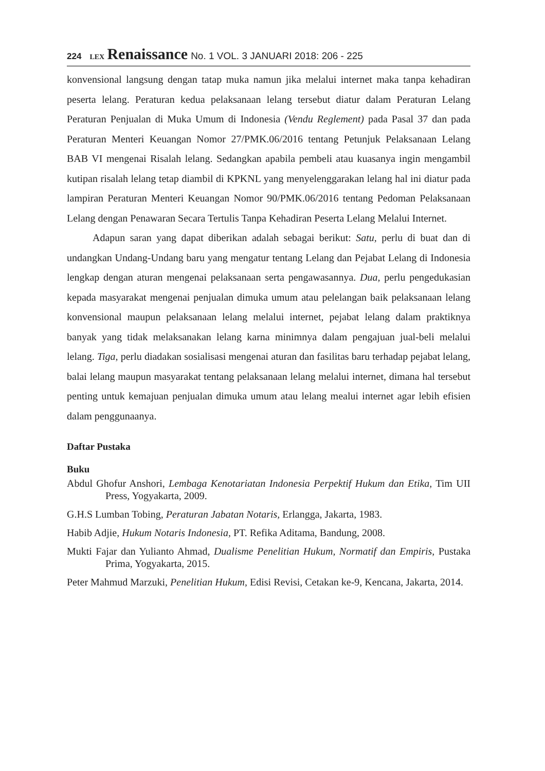224 LEX Renaissance No. 1 VOL. 3 JANUARI 2018: 206 - 225
konvensional langsung dengan tatap muka namun jika melalui internet maka tanpa kehadiran peserta lelang. Peraturan kedua pelaksanaan lelang tersebut diatur dalam Peraturan Lelang Peraturan Penjualan di Muka Umum di Indonesia (Vendu Reglement) pada Pasal 37 dan pada Peraturan Menteri Keuangan Nomor 27/PMK.06/2016 tentang Petunjuk Pelaksanaan Lelang BAB VI mengenai Risalah lelang. Sedangkan apabila pembeli atau kuasanya ingin mengambil kutipan risalah lelang tetap diambil di KPKNL yang menyelenggarakan lelang hal ini diatur pada lampiran Peraturan Menteri Keuangan Nomor 90/PMK.06/2016 tentang Pedoman Pelaksanaan Lelang dengan Penawaran Secara Tertulis Tanpa Kehadiran Peserta Lelang Melalui Internet.
Adapun saran yang dapat diberikan adalah sebagai berikut: Satu, perlu di buat dan di undangkan Undang-Undang baru yang mengatur tentang Lelang dan Pejabat Lelang di Indonesia lengkap dengan aturan mengenai pelaksanaan serta pengawasannya. Dua, perlu pengedukasian kepada masyarakat mengenai penjualan dimuka umum atau pelelangan baik pelaksanaan lelang konvensional maupun pelaksanaan lelang melalui internet, pejabat lelang dalam praktiknya banyak yang tidak melaksanakan lelang karna minimnya dalam pengajuan jual-beli melalui lelang. Tiga, perlu diadakan sosialisasi mengenai aturan dan fasilitas baru terhadap pejabat lelang, balai lelang maupun masyarakat tentang pelaksanaan lelang melalui internet, dimana hal tersebut penting untuk kemajuan penjualan dimuka umum atau lelang mealui internet agar lebih efisien dalam penggunaanya.
Daftar Pustaka
Buku
Abdul Ghofur Anshori, Lembaga Kenotariatan Indonesia Perpektif Hukum dan Etika, Tim UII Press, Yogyakarta, 2009.
G.H.S Lumban Tobing, Peraturan Jabatan Notaris, Erlangga, Jakarta, 1983.
Habib Adjie, Hukum Notaris Indonesia, PT. Refika Aditama, Bandung, 2008.
Mukti Fajar dan Yulianto Ahmad, Dualisme Penelitian Hukum, Normatif dan Empiris, Pustaka Prima, Yogyakarta, 2015.
Peter Mahmud Marzuki, Penelitian Hukum, Edisi Revisi, Cetakan ke-9, Kencana, Jakarta, 2014.